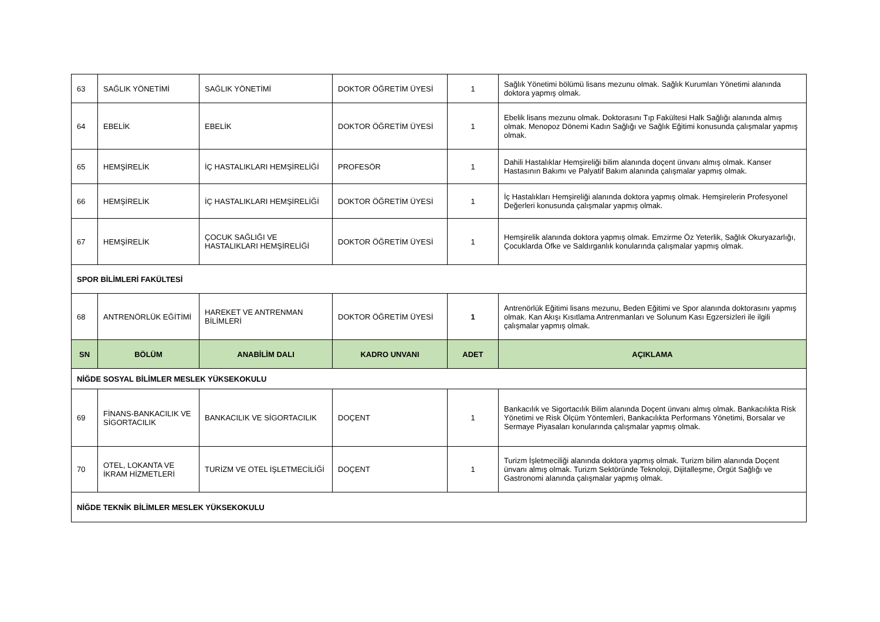| 63 | SAĞLIK YÖNETİMİ | SAĞLIK YÖNETİMİ | DOKTOR ÖĞRETİM ÜYESİ | 1 | Sağlık Yönetimi bölümü lisans mezunu olmak. Sağlık Kurumları Yönetimi alanında doktora yapmış olmak. |
| 64 | EBELİK | EBELİK | DOKTOR ÖĞRETİM ÜYESİ | 1 | Ebelik lisans mezunu olmak. Doktorasını Tıp Fakültesi Halk Sağlığı alanında almış olmak. Menopoz Dönemi Kadın Sağlığı ve Sağlık Eğitimi konusunda çalışmalar yapmış olmak. |
| 65 | HEMŞİRELİK | İÇ HASTALIKLARI HEMŞİRELİĞİ | PROFESÖR | 1 | Dahili Hastalıklar Hemşireliği bilim alanında doçent ünvanı almış olmak. Kanser Hastasının Bakımı ve Palyatif Bakım alanında çalışmalar yapmış olmak. |
| 66 | HEMŞİRELİK | İÇ HASTALIKLARI HEMŞİRELİĞİ | DOKTOR ÖĞRETİM ÜYESİ | 1 | İç Hastalıkları Hemşireliği alanında doktora yapmış olmak. Hemşirelerin Profesyonel Değerleri konusunda çalışmalar yapmış olmak. |
| 67 | HEMŞİRELİK | ÇOCUK SAĞLIĞI VE HASTALIKLARI HEMŞİRELİĞİ | DOKTOR ÖĞRETİM ÜYESİ | 1 | Hemşirelik alanında doktora yapmış olmak. Emzirme Öz Yeterlik, Sağlık Okuryazarlığı, Çocuklarda Öfke ve Saldırganlık konularında çalışmalar yapmış olmak. |
| SPOR BİLİMLERİ FAKÜLTESİ | | | | | |
| 68 | ANTRENÖRLÜK EĞİTİMİ | HAREKET VE ANTRENMAN BİLİMLERİ | DOKTOR ÖĞRETİM ÜYESİ | 1 | Antrenörlük Eğitimi lisans mezunu, Beden Eğitimi ve Spor alanında doktorasını yapmış olmak. Kan Akışı Kısıtlama Antrenmanları ve Solunum Kası Egzersizleri ile ilgili çalışmalar yapmış olmak. |
| SN | BÖLÜM | ANABİLİM DALI | KADRO UNVANI | ADET | AÇIKLAMA |
| NİĞDE SOSYAL BİLİMLER MESLEK YÜKSEKOKULU | | | | | |
| 69 | FİNANS-BANKACILIK VE SİGORTACILIK | BANKACILIK VE SİGORTACILIK | DOÇENT | 1 | Bankacılık ve Sigortacılık Bilim alanında Doçent ünvanı almış olmak. Bankacılıkta Risk Yönetimi ve Risk Ölçüm Yöntemleri, Bankacılıkta Performans Yönetimi, Borsalar ve Sermaye Piyasaları konularında çalışmalar yapmış olmak. |
| 70 | OTEL, LOKANTA VE İKRAM HİZMETLERİ | TURİZM VE OTEL İŞLETMECİLİĞİ | DOÇENT | 1 | Turizm İşletmeciliği alanında doktora yapmış olmak. Turizm bilim alanında Doçent ünvanı almış olmak. Turizm Sektöründe Teknoloji, Dijitalleşme, Örgüt Sağlığı ve Gastronomi alanında çalışmalar yapmış olmak. |
| NİĞDE TEKNİK BİLİMLER MESLEK YÜKSEKOKULU | | | | | |